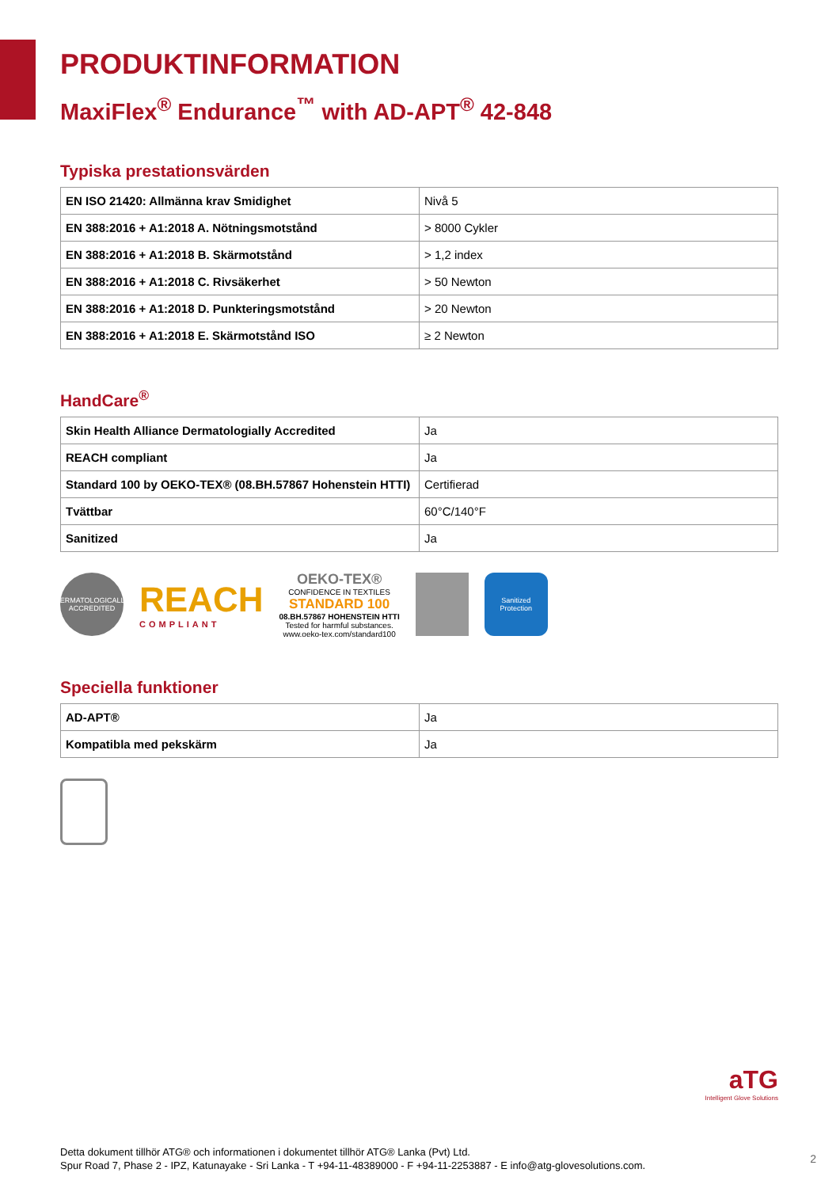PRODUKTINFORMATION
MaxiFlex<sup>®</sup> Endurance<sup>™</sup> with AD-APT<sup>®</sup> 42-848
Typiska prestationsvärden
| EN ISO 21420: Allmänna krav Smidighet | Nivå 5 |
| EN 388:2016 + A1:2018 A. Nötningsmotstånd | > 8000 Cykler |
| EN 388:2016 + A1:2018 B. Skärmotstånd | > 1,2 index |
| EN 388:2016 + A1:2018 C. Rivsäkerhet | > 50 Newton |
| EN 388:2016 + A1:2018 D. Punkteringsmotstånd | > 20 Newton |
| EN 388:2016 + A1:2018 E. Skärmotstånd ISO | ≥ 2 Newton |
HandCare<sup>®</sup>
| Skin Health Alliance Dermatologially Accredited | Ja |
| REACH compliant | Ja |
| Standard 100 by OEKO-TEX® (08.BH.57867 Hohenstein HTTI) | Certifierad |
| Tvättbar | 60°C/140°F |
| Sanitized | Ja |
DERMATOLOGICALLY ACCREDITED
REACH
COMPLIANT
OEKO-TEX®
CONFIDENCE IN TEXTILES
STANDARD 100
08.BH.57867 HOHENSTEIN HTTI
Tested for harmful substances.
www.oeko-tex.com/standard100
Sanitized Protection
Speciella funktioner
| AD-APT® | Ja |
| Kompatibla med pekskärm | Ja |
aTG
Intelligent Glove Solutions
Detta dokument tillhör ATG® och informationen i dokumentet tillhör ATG® Lanka (Pvt) Ltd.
Spur Road 7, Phase 2 - IPZ, Katunayake - Sri Lanka - T +94-11-48389000 - F +94-11-2253887 - E info@atg-glovesolutions.com.
2